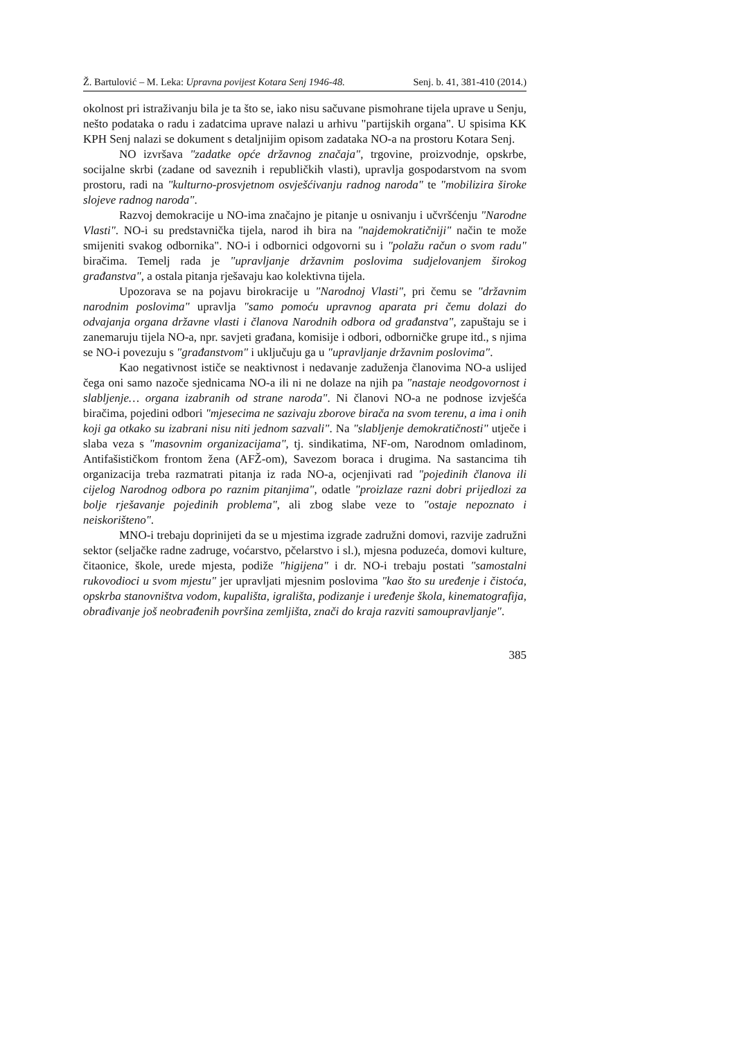Ž. Bartulović – M. Leka: Upravna povijest Kotara Senj 1946-48. Senj. b. 41, 381-410 (2014.)
okolnost pri istraživanju bila je ta što se, iako nisu sačuvane pismohrane tijela uprave u Senju, nešto podataka o radu i zadatcima uprave nalazi u arhivu "partijskih organa". U spisima KK KPH Senj nalazi se dokument s detaljnijim opisom zadataka NO-a na prostoru Kotara Senj.
NO izvršava "zadatke opće državnog značaja", trgovine, proizvodnje, opskrbe, socijalne skrbi (zadane od saveznih i republičkih vlasti), upravlja gospodarstvom na svom prostoru, radi na "kulturno-prosvjetnom osvješćivanju radnog naroda" te "mobilizira široke slojeve radnog naroda".
Razvoj demokracije u NO-ima značajno je pitanje u osnivanju i učvršćenju "Narodne Vlasti". NO-i su predstavnička tijela, narod ih bira na "najdemokratičniji" način te može smijeniti svakog odbornika". NO-i i odbornici odgovorni su i "polažu račun o svom radu" biračima. Temelj rada je "upravljanje državnim poslovima sudjelovanjem širokog građanstva", a ostala pitanja rješavaju kao kolektivna tijela.
Upozorava se na pojavu birokracije u "Narodnoj Vlasti", pri čemu se "državnim narodnim poslovima" upravlja "samo pomoću upravnog aparata pri čemu dolazi do odvajanja organa državne vlasti i članova Narodnih odbora od građanstva", zapuštaju se i zanemaruju tijela NO-a, npr. savjeti građana, komisije i odbori, odborničke grupe itd., s njima se NO-i povezuju s "građanstvom" i uključuju ga u "upravljanje državnim poslovima".
Kao negativnost ističe se neaktivnost i nedavanje zaduženja članovima NO-a uslijed čega oni samo nazoče sjednicama NO-a ili ni ne dolaze na njih pa "nastaje neodgovornost i slabljenje… organa izabranih od strane naroda". Ni članovi NO-a ne podnose izvješća biračima, pojedini odbori "mjesecima ne sazivaju zborove birača na svom terenu, a ima i onih koji ga otkako su izabrani nisu niti jednom sazvali". Na "slabljenje demokratičnosti" utječe i slaba veza s "masovnim organizacijama", tj. sindikatima, NF-om, Narodnom omladinom, Antifašističkom frontom žena (AFŽ-om), Savezom boraca i drugima. Na sastancima tih organizacija treba razmatrati pitanja iz rada NO-a, ocjenjivati rad "pojedinih članova ili cijelog Narodnog odbora po raznim pitanjima", odatle "proizlaze razni dobri prijedlozi za bolje rješavanje pojedinih problema", ali zbog slabe veze to "ostaje nepoznato i neiskorišteno".
MNO-i trebaju doprinijeti da se u mjestima izgrade zadružni domovi, razvije zadružni sektor (seljačke radne zadruge, voćarstvo, pčelarstvo i sl.), mjesna poduzeća, domovi kulture, čitaonice, škole, urede mjesta, podiže "higijena" i dr. NO-i trebaju postati "samostalni rukovodioci u svom mjestu" jer upravljati mjesnim poslovima "kao što su uređenje i čistoća, opskrba stanovništva vodom, kupališta, igrališta, podizanje i uređenje škola, kinematografija, obrađivanje još neobrađenih površina zemljišta, znači do kraja razviti samoupravljanje".
385